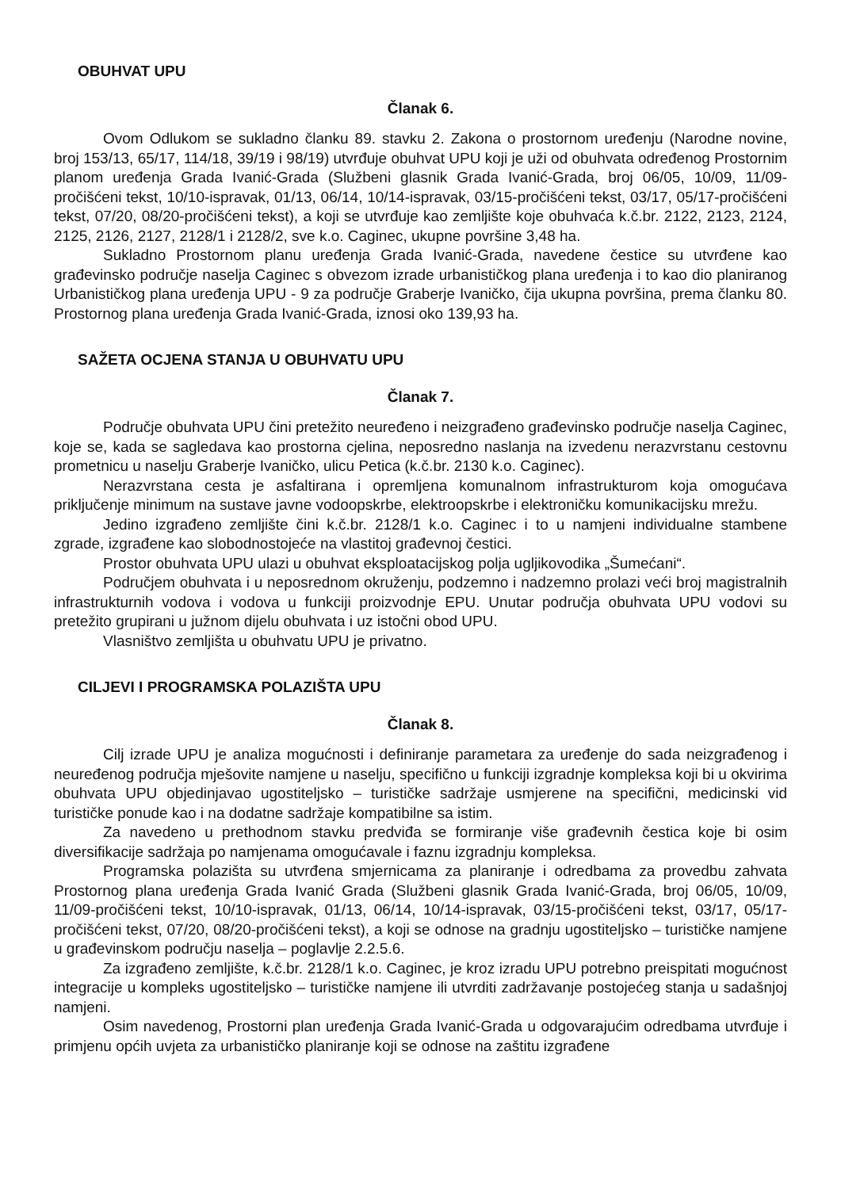OBUHVAT UPU
Članak 6.
Ovom Odlukom se sukladno članku 89. stavku 2. Zakona o prostornom uređenju (Narodne novine, broj 153/13, 65/17, 114/18, 39/19 i 98/19) utvrđuje obuhvat UPU koji je uži od obuhvata određenog Prostornim planom uređenja Grada Ivanić-Grada (Službeni glasnik Grada Ivanić-Grada, broj 06/05, 10/09, 11/09-pročišćeni tekst, 10/10-ispravak, 01/13, 06/14, 10/14-ispravak, 03/15-pročišćeni tekst, 03/17, 05/17-pročišćeni tekst, 07/20, 08/20-pročišćeni tekst), a koji se utvrđuje kao zemljište koje obuhvaća k.č.br. 2122, 2123, 2124, 2125, 2126, 2127, 2128/1 i 2128/2, sve k.o. Caginec, ukupne površine 3,48 ha.
Sukladno Prostornom planu uređenja Grada Ivanić-Grada, navedene čestice su utvrđene kao građevinsko područje naselja Caginec s obvezom izrade urbanističkog plana uređenja i to kao dio planiranog Urbanističkog plana uređenja UPU - 9 za područje Graberje Ivaničko, čija ukupna površina, prema članku 80. Prostornog plana uređenja Grada Ivanić-Grada, iznosi oko 139,93 ha.
SAŽETA OCJENA STANJA U OBUHVATU UPU
Članak 7.
Područje obuhvata UPU čini pretežito neuređeno i neizgrađeno građevinsko područje naselja Caginec, koje se, kada se sagledava kao prostorna cjelina, neposredno naslanja na izvedenu nerazvrstanu cestovnu prometnicu u naselju Graberje Ivaničko, ulicu Petica (k.č.br. 2130 k.o. Caginec).
Nerazvrstana cesta je asfaltirana i opremljena komunalnom infrastrukturom koja omogućava priključenje minimum na sustave javne vodoopskrbe, elektroopskrbe i elektroničku komunikacijsku mrežu.
Jedino izgrađeno zemljište čini k.č.br. 2128/1 k.o. Caginec i to u namjeni individualne stambene zgrade, izgrađene kao slobodnostojeće na vlastitoj građevnoj čestici.
Prostor obuhvata UPU ulazi u obuhvat eksploatacijskog polja ugljikovodika „Šumećani“.
Područjem obuhvata i u neposrednom okruženju, podzemno i nadzemno prolazi veći broj magistralnih infrastrukturnih vodova i vodova u funkciji proizvodnje EPU. Unutar područja obuhvata UPU vodovi su pretežito grupirani u južnom dijelu obuhvata i uz istočni obod UPU.
Vlasništvo zemljišta u obuhvatu UPU je privatno.
CILJEVI I PROGRAMSKA POLAZIŠTA UPU
Članak 8.
Cilj izrade UPU je analiza mogućnosti i definiranje parametara za uređenje do sada neizgrađenog i neuređenog područja mješovite namjene u naselju, specifično u funkciji izgradnje kompleksa koji bi u okvirima obuhvata UPU objedinjavao ugostiteljsko – turističke sadržaje usmjerene na specifični, medicinski vid turističke ponude kao i na dodatne sadržaje kompatibilne sa istim.
Za navedeno u prethodnom stavku predviđa se formiranje više građevnih čestica koje bi osim diversifikacije sadržaja po namjenama omogućavale i faznu izgradnju kompleksa.
Programska polazišta su utvrđena smjernicama za planiranje i odredbama za provedbu zahvata Prostornog plana uređenja Grada Ivanić Grada (Službeni glasnik Grada Ivanić-Grada, broj 06/05, 10/09, 11/09-pročišćeni tekst, 10/10-ispravak, 01/13, 06/14, 10/14-ispravak, 03/15-pročišćeni tekst, 03/17, 05/17-pročišćeni tekst, 07/20, 08/20-pročišćeni tekst), a koji se odnose na gradnju ugostiteljsko – turističke namjene u građevinskom području naselja – poglavlje 2.2.5.6.
Za izgrađeno zemljište, k.č.br. 2128/1 k.o. Caginec, je kroz izradu UPU potrebno preispitati mogućnost integracije u kompleks ugostiteljsko – turističke namjene ili utvrditi zadržavanje postojećeg stanja u sadašnjoj namjeni.
Osim navedenog, Prostorni plan uređenja Grada Ivanić-Grada u odgovarajućim odredbama utvrđuje i primjenu općih uvjeta za urbanističko planiranje koji se odnose na zaštitu izgrađene